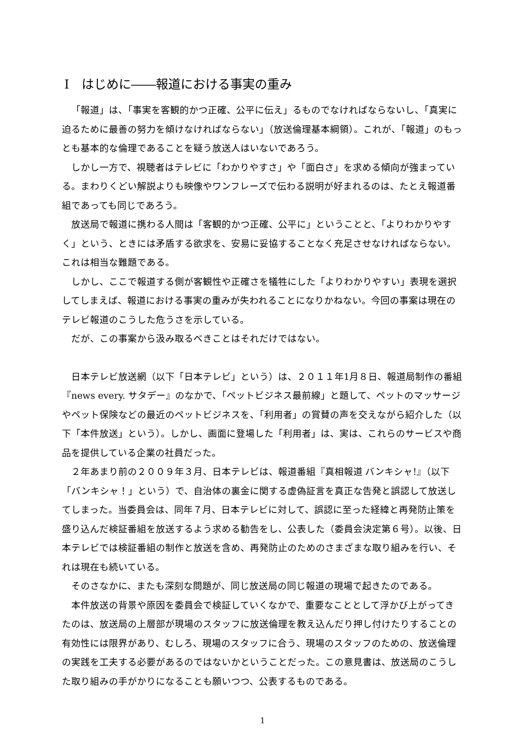Ⅰ　はじめに――報道における事実の重み
「報道」は、「事実を客観的かつ正確、公平に伝え」るものでなければならないし、「真実に迫るために最善の努力を傾けなければならない」（放送倫理基本綱領）。これが、「報道」のもっとも基本的な倫理であることを疑う放送人はいないであろう。
しかし一方で、視聴者はテレビに「わかりやすさ」や「面白さ」を求める傾向が強まっている。まわりくどい解説よりも映像やワンフレーズで伝わる説明が好まれるのは、たとえ報道番組であっても同じであろう。
放送局で報道に携わる人間は「客観的かつ正確、公平に」ということと、「よりわかりやすく」という、ときには矛盾する欲求を、安易に妥協することなく充足させなければならない。これは相当な難題である。
しかし、ここで報道する側が客観性や正確さを犠牲にした「よりわかりやすい」表現を選択してしまえば、報道における事実の重みが失われることになりかねない。今回の事案は現在のテレビ報道のこうした危うさを示している。
だが、この事案から汲み取るべきことはそれだけではない。
日本テレビ放送網（以下「日本テレビ」という）は、２０１１年1月８日、報道局制作の番組『news every. サタデー』のなかで、「ペットビジネス最前線」と題して、ペットのマッサージやペット保険などの最近のペットビジネスを、「利用者」の賞賛の声を交えながら紹介した（以下「本件放送」という）。しかし、画面に登場した「利用者」は、実は、これらのサービスや商品を提供している企業の社員だった。
２年あまり前の２００９年３月、日本テレビは、報道番組『真相報道 バンキシャ!』（以下「バンキシャ！」という）で、自治体の裏金に関する虚偽証言を真正な告発と誤認して放送してしまった。当委員会は、同年７月、日本テレビに対して、誤認に至った経緯と再発防止策を盛り込んだ検証番組を放送するよう求める勧告をし、公表した（委員会決定第６号）。以後、日本テレビでは検証番組の制作と放送を含め、再発防止のためのさまざまな取り組みを行い、それは現在も続いている。
そのさなかに、またも深刻な問題が、同じ放送局の同じ報道の現場で起きたのである。
本件放送の背景や原因を委員会で検証していくなかで、重要なこととして浮かび上がってきたのは、放送局の上層部が現場のスタッフに放送倫理を教え込んだり押し付けたりすることの有効性には限界があり、むしろ、現場のスタッフに合う、現場のスタッフのための、放送倫理の実践を工夫する必要があるのではないかということだった。この意見書は、放送局のこうした取り組みの手がかりになることも願いつつ、公表するものである。
1